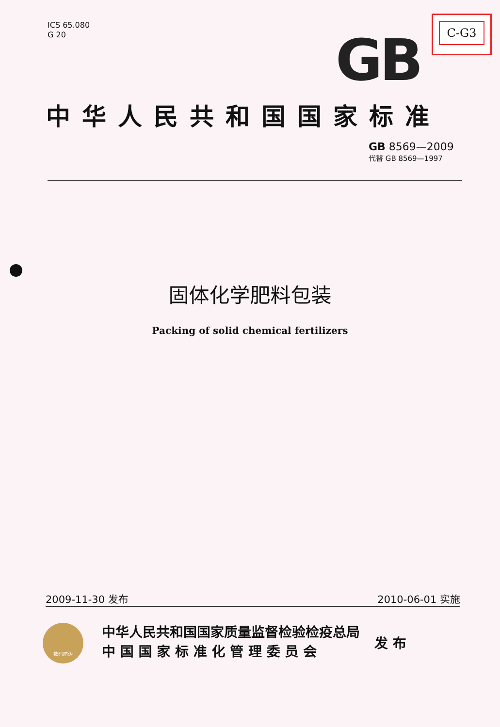ICS 65.080
G 20
GB
C-G3
中华人民共和国国家标准
GB 8569—2009
代替 GB 8569—1997
固体化学肥料包装
Packing of solid chemical fertilizers
2009-11-30 发布 2010-06-01 实施
数码防伪
中华人民共和国国家质量监督检验检疫总局
中 国 国 家 标 准 化 管 理 委 员 会
发 布